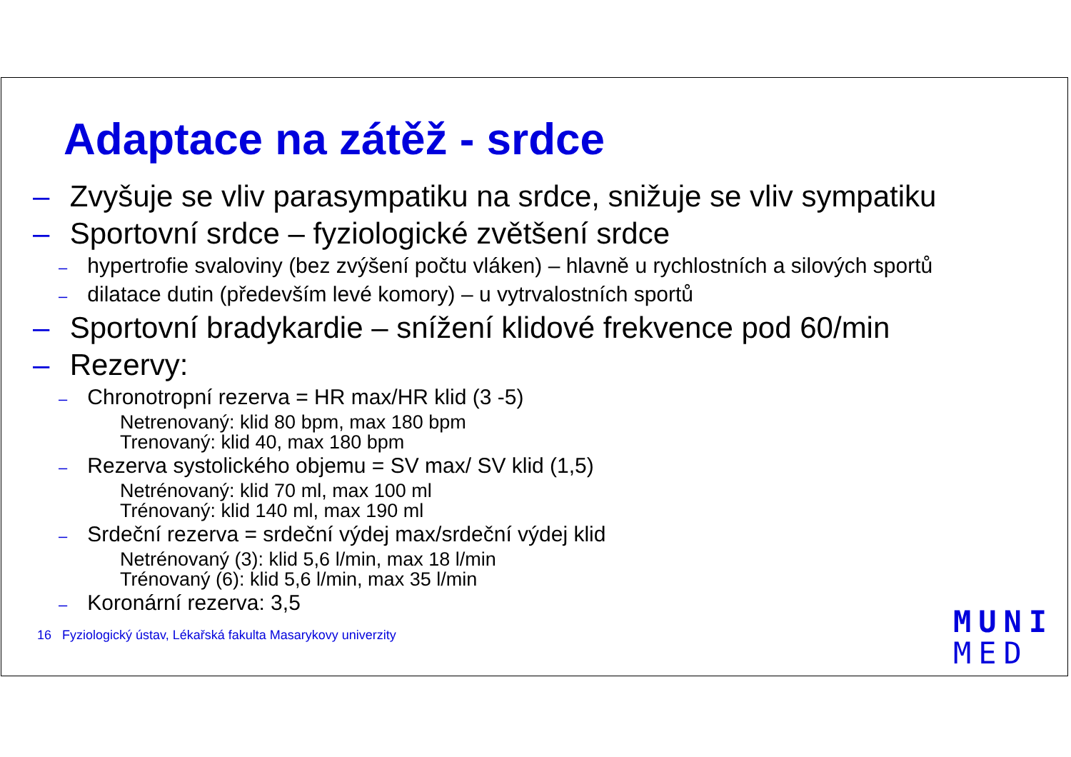Adaptace na zátěž - srdce
– Zvyšuje se vliv parasympatiku na srdce, snižuje se vliv sympatiku
– Sportovní srdce – fyziologické zvětšení srdce
– hypertrofie svaloviny (bez zvýšení počtu vláken) – hlavně u rychlostních a silových sportů
– dilatace dutin (především levé komory) – u vytrvalostních sportů
– Sportovní bradykardie – snížení klidové frekvence pod 60/min
– Rezervy:
– Chronotropní rezerva = HR max/HR klid (3 -5)
Netrenovaný: klid 80 bpm, max 180 bpm
Trenovaný: klid 40, max 180 bpm
– Rezerva systolického objemu = SV max/ SV klid (1,5)
Netrénovaný: klid 70 ml, max 100 ml
Trénovaný: klid 140 ml, max 190 ml
– Srdeční rezerva = srdeční výdej max/srdeční výdej klid
Netrénovaný (3): klid 5,6 l/min, max 18 l/min
Trénovaný (6): klid 5,6 l/min, max 35 l/min
– Koronární rezerva: 3,5
16 Fyziologický ústav, Lékařská fakulta Masarykovy univerzity
MUNI
MED